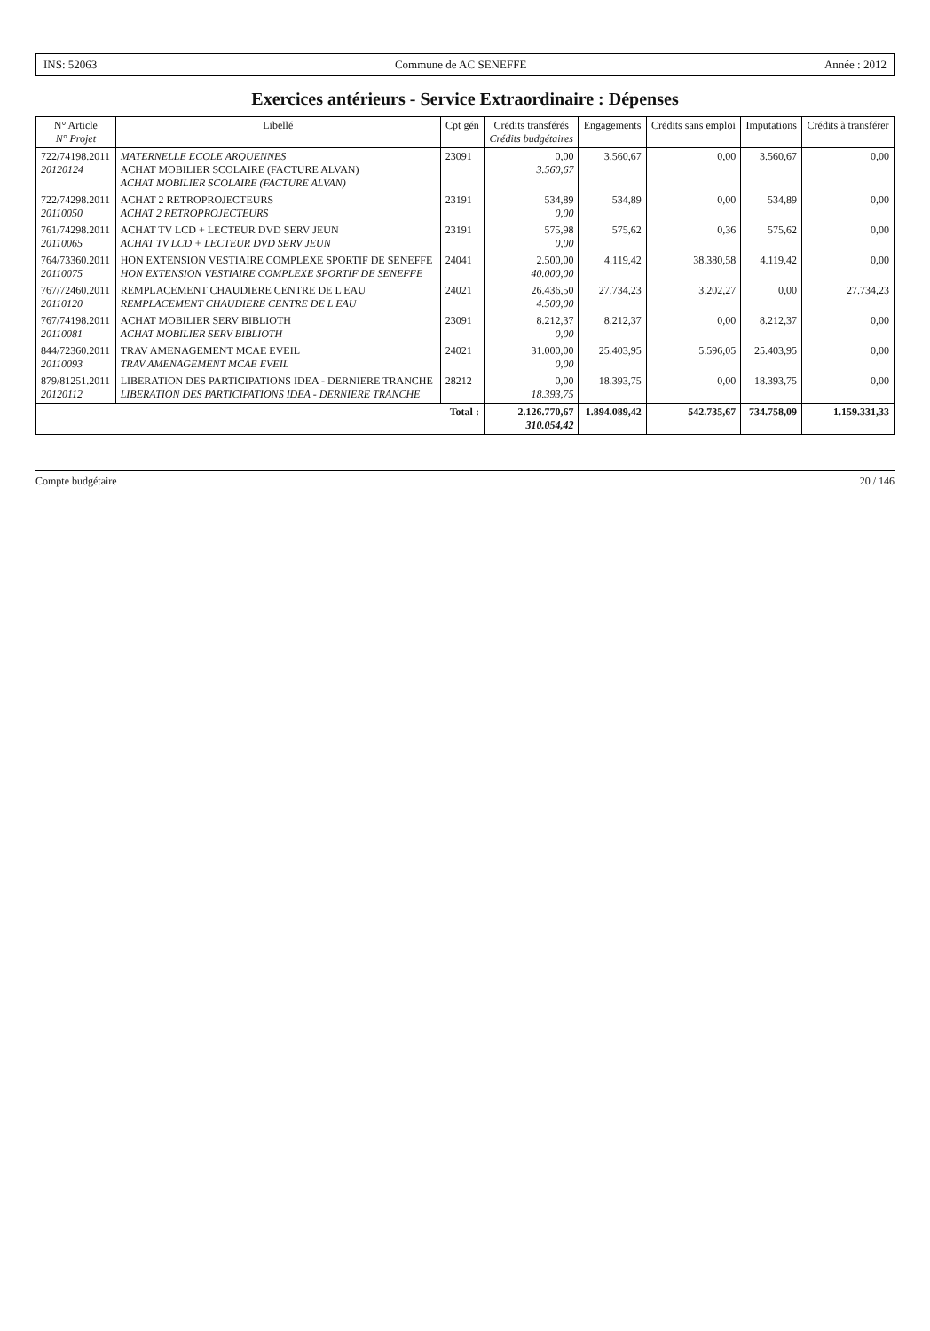INS: 52063 Commune de AC SENEFFE Année : 2012
Exercices antérieurs - Service Extraordinaire : Dépenses
| N° Article N° Projet | Libellé | Cpt gén | Crédits transférés Crédits budgétaires | Engagements | Crédits sans emploi | Imputations | Crédits à transférer |
| --- | --- | --- | --- | --- | --- | --- | --- |
| 722/74198.2011 20120124 | MATERNELLE ECOLE ARQUENNES ACHAT MOBILIER SCOLAIRE (FACTURE ALVAN) ACHAT MOBILIER SCOLAIRE (FACTURE ALVAN) | 23091 | 0,00 3.560,67 | 3.560,67 | 0,00 | 3.560,67 | 0,00 |
| 722/74298.2011 20110050 | ACHAT 2 RETROPROJECTEURS ACHAT 2 RETROPROJECTEURS | 23191 | 534,89 0,00 | 534,89 | 0,00 | 534,89 | 0,00 |
| 761/74298.2011 20110065 | ACHAT TV LCD + LECTEUR DVD SERV JEUN ACHAT TV LCD + LECTEUR DVD SERV JEUN | 23191 | 575,98 0,00 | 575,62 | 0,36 | 575,62 | 0,00 |
| 764/73360.2011 20110075 | HON EXTENSION VESTIAIRE COMPLEXE SPORTIF DE SENEFFE HON EXTENSION VESTIAIRE COMPLEXE SPORTIF DE SENEFFE | 24041 | 2.500,00 40.000,00 | 4.119,42 | 38.380,58 | 4.119,42 | 0,00 |
| 767/72460.2011 20110120 | REMPLACEMENT CHAUDIERE CENTRE DE L EAU REMPLACEMENT CHAUDIERE CENTRE DE L EAU | 24021 | 26.436,50 4.500,00 | 27.734,23 | 3.202,27 | 0,00 | 27.734,23 |
| 767/74198.2011 20110081 | ACHAT MOBILIER SERV BIBLIOTH ACHAT MOBILIER SERV BIBLIOTH | 23091 | 8.212,37 0,00 | 8.212,37 | 0,00 | 8.212,37 | 0,00 |
| 844/72360.2011 20110093 | TRAV AMENAGEMENT MCAE EVEIL TRAV AMENAGEMENT MCAE EVEIL | 24021 | 31.000,00 0,00 | 25.403,95 | 5.596,05 | 25.403,95 | 0,00 |
| 879/81251.2011 20120112 | LIBERATION DES PARTICIPATIONS IDEA - DERNIERE TRANCHE LIBERATION DES PARTICIPATIONS IDEA - DERNIERE TRANCHE | 28212 | 0,00 18.393,75 | 18.393,75 | 0,00 | 18.393,75 | 0,00 |
| Total : | | | 2.126.770,67 310.054,42 | 1.894.089,42 | 542.735,67 | 734.758,09 | 1.159.331,33 |
Compte budgétaire 20 / 146